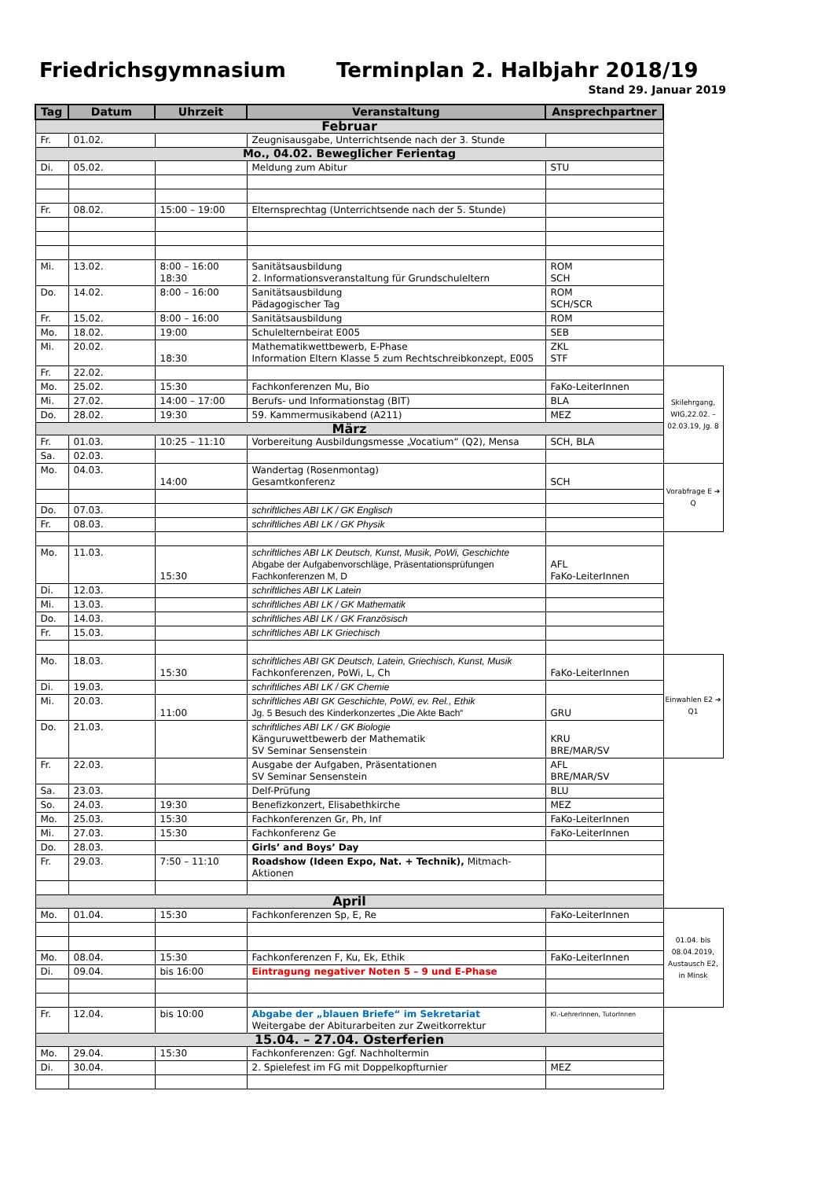Friedrichsgymnasium Terminplan 2. Halbjahr 2018/19
Stand 29. Januar 2019
| Tag | Datum | Uhrzeit | Veranstaltung | Ansprechpartner | |
| Februar | | | | | |
| Fr. | 01.02. | | Zeugnisausgabe, Unterrichtsende nach der 3. Stunde | | |
| Mo., 04.02. Beweglicher Ferientag | | | | | |
| Di. | 05.02. | | Meldung zum Abitur | STU | |
| Fr. | 08.02. | 15:00 – 19:00 | Elternsprechtag (Unterrichtsende nach der 5. Stunde) | | |
| Mi. | 13.02. | 8:00 – 16:00 18:30 | Sanitätsausbildung 2. Informationsveranstaltung für Grundschuleltern | ROM SCH | |
| Do. | 14.02. | 8:00 – 16:00 | Sanitätsausbildung Pädagogischer Tag | ROM SCH/SCR | |
| Fr. | 15.02. | 8:00 – 16:00 | Sanitätsausbildung | ROM | |
| Mo. | 18.02. | 19:00 | Schulelternbeirat E005 | SEB | |
| Mi. | 20.02. | 18:30 | Mathematikwettbewerb, E-Phase Information Eltern Klasse 5 zum Rechtschreibkonzept, E005 | ZKL STF | |
| Fr. | 22.02. | | | | Skilehrgang, WIG,22.02. – 02.03.19, Jg. 8 |
| Mo. | 25.02. | 15:30 | Fachkonferenzen Mu, Bio | FaKo-LeiterInnen | |
| Mi. | 27.02. | 14:00 – 17:00 | Berufs- und Informationstag (BIT) | BLA | |
| Do. | 28.02. | 19:30 | 59. Kammermusikabend (A211) | MEZ | |
| März | | | | | |
| Fr. | 01.03. | 10:25 – 11:10 | Vorbereitung Ausbildungsmesse „Vocatium“ (Q2), Mensa | SCH, BLA | |
| Sa. | 02.03. | | | | |
| Mo. | 04.03. | 14:00 | Wandertag (Rosenmontag) Gesamtkonferenz | SCH | Vorabfrage E ➔ Q |
| Do. | 07.03. | | schriftliches ABI LK / GK Englisch | | |
| Fr. | 08.03. | | schriftliches ABI LK / GK Physik | | |
| Mo. | 11.03. | 15:30 | schriftliches ABI LK Deutsch, Kunst, Musik, PoWi, Geschichte Abgabe der Aufgabenvorschläge, Präsentationsprüfungen Fachkonferenzen M, D | AFL FaKo-LeiterInnen | |
| Di. | 12.03. | | schriftliches ABI LK Latein | | |
| Mi. | 13.03. | | schriftliches ABI LK / GK Mathematik | | |
| Do. | 14.03. | | schriftliches ABI LK / GK Französisch | | |
| Fr. | 15.03. | | schriftliches ABI LK Griechisch | | |
| Mo. | 18.03. | 15:30 | schriftliches ABI GK Deutsch, Latein, Griechisch, Kunst, Musik Fachkonferenzen, PoWi, L, Ch | FaKo-LeiterInnen | Einwahlen E2 ➔ Q1 |
| Di. | 19.03. | | schriftliches ABI LK / GK Chemie | | |
| Mi. | 20.03. | 11:00 | schriftliches ABI GK Geschichte, PoWi, ev. Rel., Ethik Jg. 5 Besuch des Kinderkonzertes „Die Akte Bach“ | GRU | |
| Do. | 21.03. | | schriftliches ABI LK / GK Biologie Känguruwettbewerb der Mathematik SV Seminar Sensenstein | KRU BRE/MAR/SV | |
| Fr. | 22.03. | | Ausgabe der Aufgaben, Präsentationen SV Seminar Sensenstein | AFL BRE/MAR/SV | |
| Sa. | 23.03. | | Delf-Prüfung | BLU | |
| So. | 24.03. | 19:30 | Benefizkonzert, Elisabethkirche | MEZ | |
| Mo. | 25.03. | 15:30 | Fachkonferenzen Gr, Ph, Inf | FaKo-LeiterInnen | |
| Mi. | 27.03. | 15:30 | Fachkonferenz Ge | FaKo-LeiterInnen | |
| Do. | 28.03. | | Girls’ and Boys’ Day | | |
| Fr. | 29.03. | 7:50 – 11:10 | Roadshow (Ideen Expo, Nat. + Technik), Mitmach-Aktionen | | |
| April | | | | | |
| Mo. | 01.04. | 15:30 | Fachkonferenzen Sp, E, Re | FaKo-LeiterInnen | 01.04. bis 08.04.2019, Austausch E2, in Minsk |
| Mo. | 08.04. | 15:30 | Fachkonferenzen F, Ku, Ek, Ethik | FaKo-LeiterInnen | |
| Di. | 09.04. | bis 16:00 | Eintragung negativer Noten 5 – 9 und E-Phase | | |
| Fr. | 12.04. | bis 10:00 | Abgabe der „blauen Briefe“ im Sekretariat Weitergabe der Abiturarbeiten zur Zweitkorrektur | Kl.-LehrerInnen, TutorInnen | |
| 15.04. – 27.04. Osterferien | | | | | |
| Mo. | 29.04. | 15:30 | Fachkonferenzen: Ggf. Nachholtermin | | |
| Di. | 30.04. | | 2. Spielefest im FG mit Doppelkopfturnier | MEZ | |